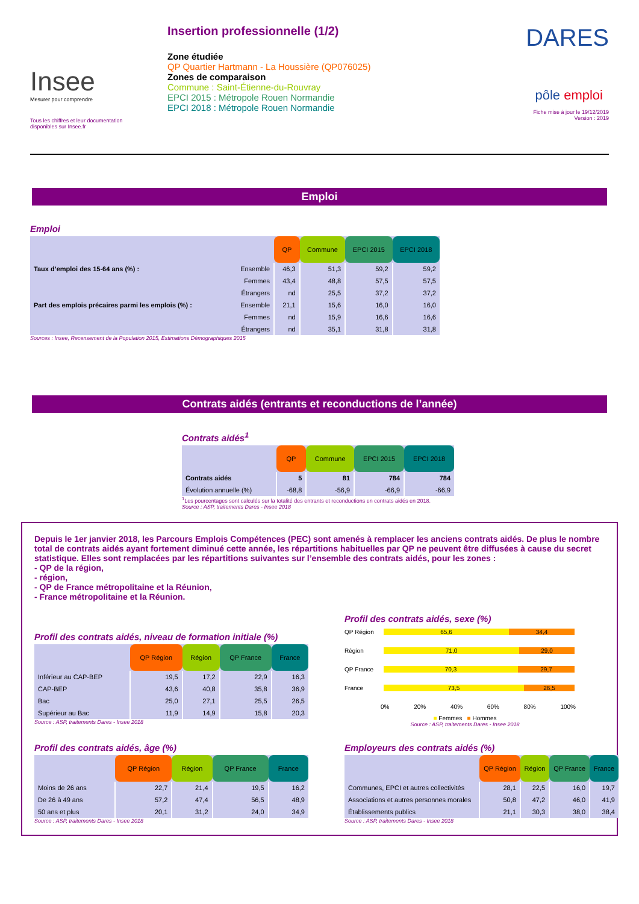Insee
Mesurer pour comprendre
Tous les chiffres et leur documentation disponibles sur Insee.fr
Insertion professionnelle (1/2)
Zone étudiée
QP Quartier Hartmann - La Houssière (QP076025)
Zones de comparaison
Commune : Saint-Étienne-du-Rouvray
EPCI 2015 : Métropole Rouen Normandie
EPCI 2018 : Métropole Rouen Normandie
DARES
pôle emploi
Fiche mise à jour le 19/12/2019
Version : 2019
Emploi
Emploi
| | | QP | Commune | EPCI 2015 | EPCI 2018 |
| Taux d’emploi des 15-64 ans (%) : | Ensemble | 46,3 | 51,3 | 59,2 | 59,2 |
| | Femmes | 43,4 | 48,8 | 57,5 | 57,5 |
| | Étrangers | nd | 25,5 | 37,2 | 37,2 |
| Part des emplois précaires parmi les emplois (%) : | Ensemble | 21,1 | 15,6 | 16,0 | 16,0 |
| | Femmes | nd | 15,9 | 16,6 | 16,6 |
| | Étrangers | nd | 35,1 | 31,8 | 31,8 |
Sources : Insee, Recensement de la Population 2015, Estimations Démographiques 2015
Contrats aidés (entrants et reconductions de l’année)
Contrats aidés<sup>1</sup>
| | QP | Commune | EPCI 2015 | EPCI 2018 |
| Contrats aidés | 5 | 81 | 784 | 784 |
| Évolution annuelle (%) | -68,8 | -56,9 | -66,9 | -66,9 |
<sup>1</sup> Les pourcentages sont calculés sur la totalité des entrants et reconductions en contrats aidés en 2018.
Source : ASP, traitements Dares - Insee 2018
Depuis le 1er janvier 2018, les Parcours Emplois Compétences (PEC) sont amenés à remplacer les anciens contrats aidés. De plus le nombre total de contrats aidés ayant fortement diminué cette année, les répartitions habituelles par QP ne peuvent être diffusées à cause du secret statistique. Elles sont remplacées par les répartitions suivantes sur l’ensemble des contrats aidés, pour les zones :
- QP de la région,
- région,
- QP de France métropolitaine et la Réunion,
- France métropolitaine et la Réunion.
Profil des contrats aidés, niveau de formation initiale (%)
| | QP Région | Région | QP France | France |
| Inférieur au CAP-BEP | 19,5 | 17,2 | 22,9 | 16,3 |
| CAP-BEP | 43,6 | 40,8 | 35,8 | 36,9 |
| Bac | 25,0 | 27,1 | 25,5 | 26,5 |
| Supérieur au Bac | 11,9 | 14,9 | 15,8 | 20,3 |
Source : ASP, traitements Dares - Insee 2018
Profil des contrats aidés, sexe (%)
QP Région 65,6 34,4
Région 71,0 29,0
QP France 70,3 29,7
France 73,5 26,5
0% 20% 40% 60% 80% 100%
■ Femmes ■ Hommes
Source : ASP, traitements Dares - Insee 2018
Profil des contrats aidés, âge (%)
| | QP Région | Région | QP France | France |
| Moins de 26 ans | 22,7 | 21,4 | 19,5 | 16,2 |
| De 26 à 49 ans | 57,2 | 47,4 | 56,5 | 48,9 |
| 50 ans et plus | 20,1 | 31,2 | 24,0 | 34,9 |
Source : ASP, traitements Dares - Insee 2018
Employeurs des contrats aidés (%)
| | QP Région | Région | QP France | France |
| Communes, EPCI et autres collectivités | 28,1 | 22,5 | 16,0 | 19,7 |
| Associations et autres personnes morales | 50,8 | 47,2 | 46,0 | 41,9 |
| Établissements publics | 21,1 | 30,3 | 38,0 | 38,4 |
Source : ASP, traitements Dares - Insee 2018